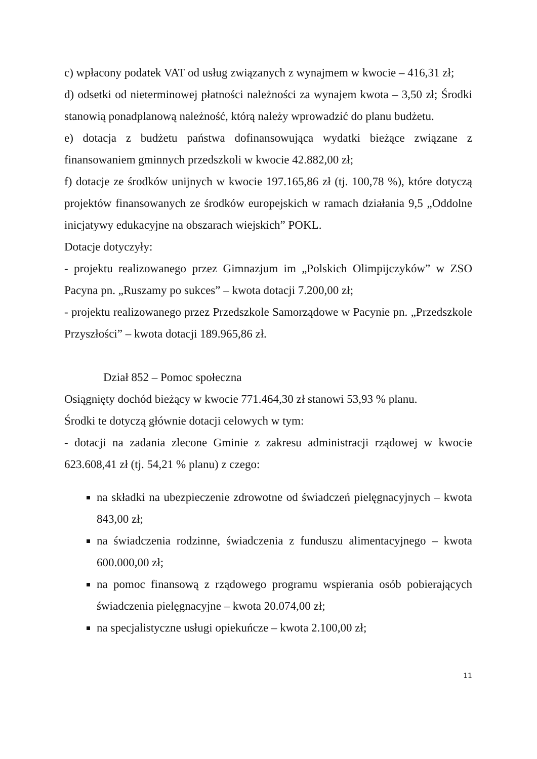c) wpłacony podatek VAT od usług związanych z wynajmem w kwocie – 416,31 zł;
d) odsetki od nieterminowej płatności należności za wynajem kwota – 3,50 zł; Środki stanowią ponadplanową należność, którą należy wprowadzić do planu budżetu.
e) dotacja z budżetu państwa dofinansowująca wydatki bieżące związane z finansowaniem gminnych przedszkoli w kwocie 42.882,00 zł;
f) dotacje ze środków unijnych w kwocie 197.165,86 zł (tj. 100,78 %), które dotyczą projektów finansowanych ze środków europejskich w ramach działania 9,5 „Oddolne inicjatywy edukacyjne na obszarach wiejskich” POKL.
Dotacje dotyczyły:
- projektu realizowanego przez Gimnazjum im „Polskich Olimpijczyków” w ZSO Pacyna pn. „Ruszamy po sukces” – kwota dotacji 7.200,00 zł;
- projektu realizowanego przez Przedszkole Samorządowe w Pacynie pn. „Przedszkole Przyszłości” – kwota dotacji 189.965,86 zł.
Dział 852 – Pomoc społeczna
Osiągnięty dochód bieżący w kwocie 771.464,30 zł stanowi 53,93 % planu.
Środki te dotyczą głównie dotacji celowych w tym:
- dotacji na zadania zlecone Gminie z zakresu administracji rządowej w kwocie 623.608,41 zł (tj. 54,21 % planu) z czego:
na składki na ubezpieczenie zdrowotne od świadczeń pielęgnacyjnych – kwota 843,00 zł;
na świadczenia rodzinne, świadczenia z funduszu alimentacyjnego – kwota 600.000,00 zł;
na pomoc finansową z rządowego programu wspierania osób pobierających świadczenia pielęgnacyjne – kwota 20.074,00 zł;
na specjalistyczne usługi opiekuńcze – kwota 2.100,00 zł;
11